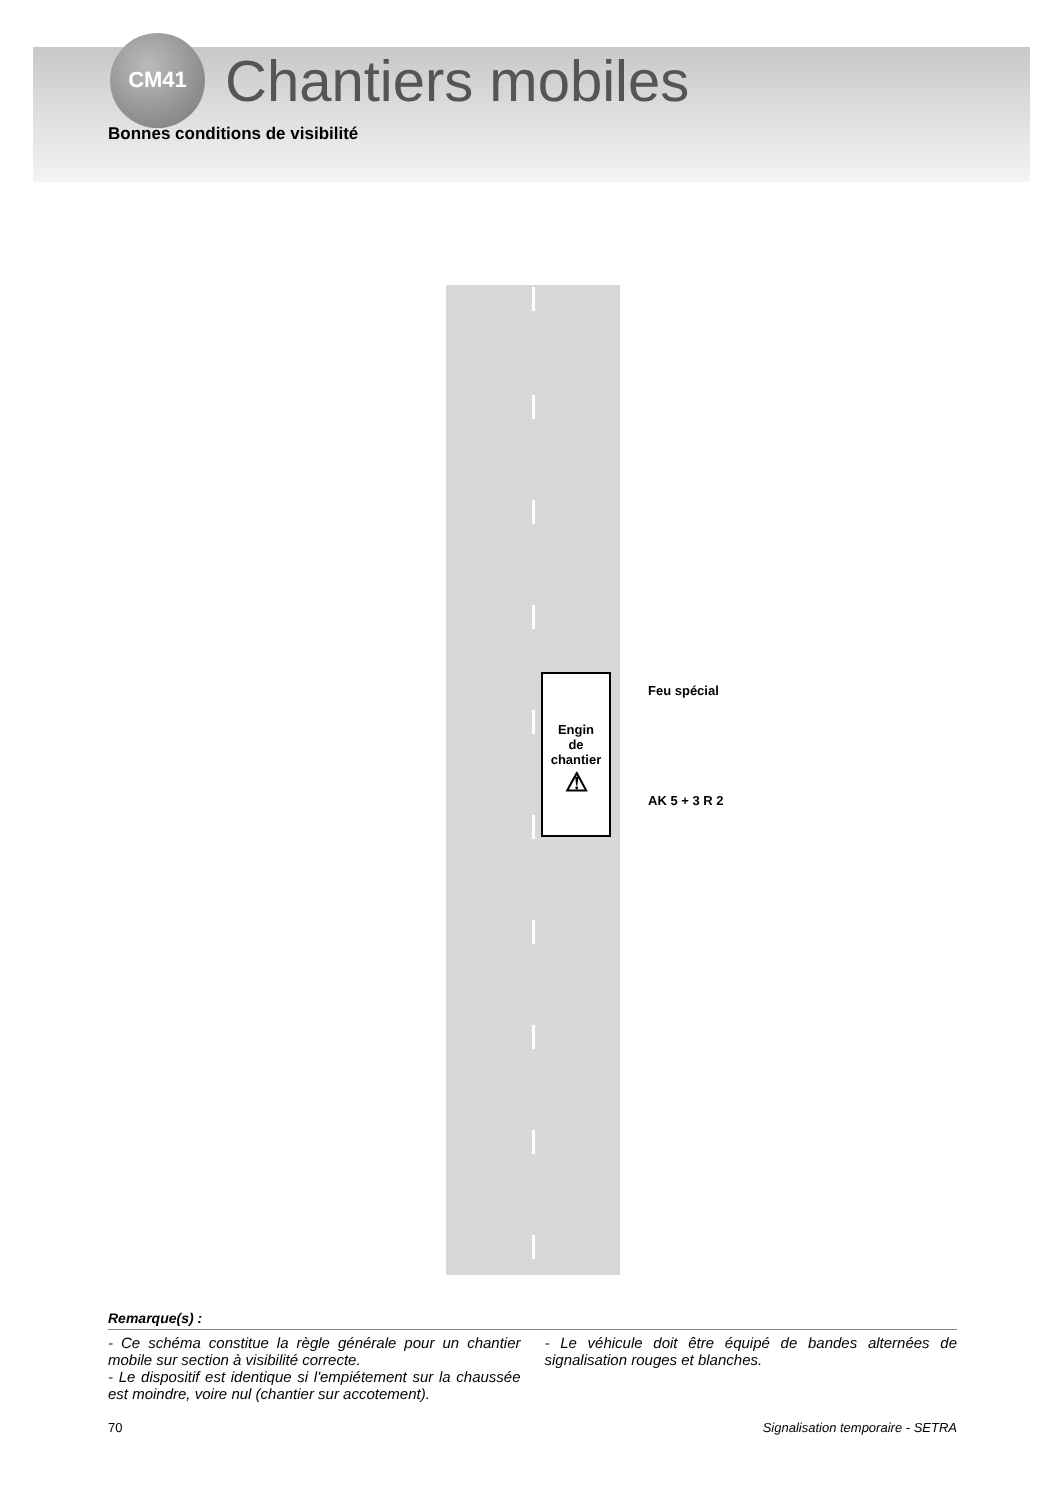CM41
Chantiers mobiles
Bonnes conditions de visibilité
Engin
de
chantier
⚠
Feu spécial
AK 5 + 3 R 2
Remarque(s) :
- Ce schéma constitue la règle générale pour un chantier mobile sur section à visibilité correcte.
- Le dispositif est identique si l'empiétement sur la chaussée est moindre, voire nul (chantier sur accotement).
- Le véhicule doit être équipé de bandes alternées de signalisation rouges et blanches.
70 Signalisation temporaire - SETRA